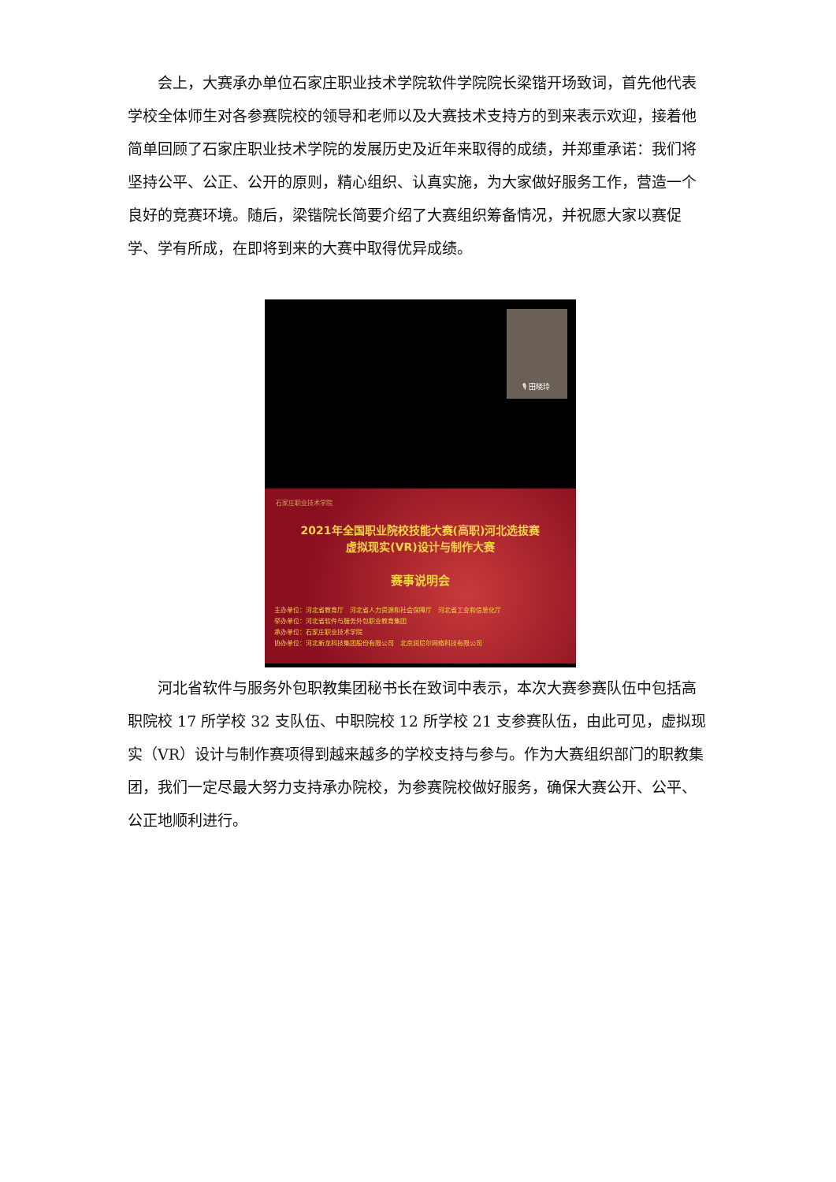会上，大赛承办单位石家庄职业技术学院软件学院院长梁锴开场致词，首先他代表学校全体师生对各参赛院校的领导和老师以及大赛技术支持方的到来表示欢迎，接着他简单回顾了石家庄职业技术学院的发展历史及近年来取得的成绩，并郑重承诺：我们将坚持公平、公正、公开的原则，精心组织、认真实施，为大家做好服务工作，营造一个良好的竞赛环境。随后，梁锴院长简要介绍了大赛组织筹备情况，并祝愿大家以赛促学、学有所成，在即将到来的大赛中取得优异成绩。
🎙 田晓玲
石家庄职业技术学院
2021年全国职业院校技能大赛(高职)河北选拔赛
虚拟现实(VR)设计与制作大赛
赛事说明会
主办单位：河北省教育厅　河北省人力资源和社会保障厅　河北省工业和信息化厅
举办单位：河北省软件与服务外包职业教育集团
承办单位：石家庄职业技术学院
协办单位：河北新龙科技集团股份有限公司　北京润尼尔网络科技有限公司
河北省软件与服务外包职教集团秘书长在致词中表示，本次大赛参赛队伍中包括高职院校 17 所学校 32 支队伍、中职院校 12 所学校 21 支参赛队伍，由此可见，虚拟现实（VR）设计与制作赛项得到越来越多的学校支持与参与。作为大赛组织部门的职教集团，我们一定尽最大努力支持承办院校，为参赛院校做好服务，确保大赛公开、公平、公正地顺利进行。